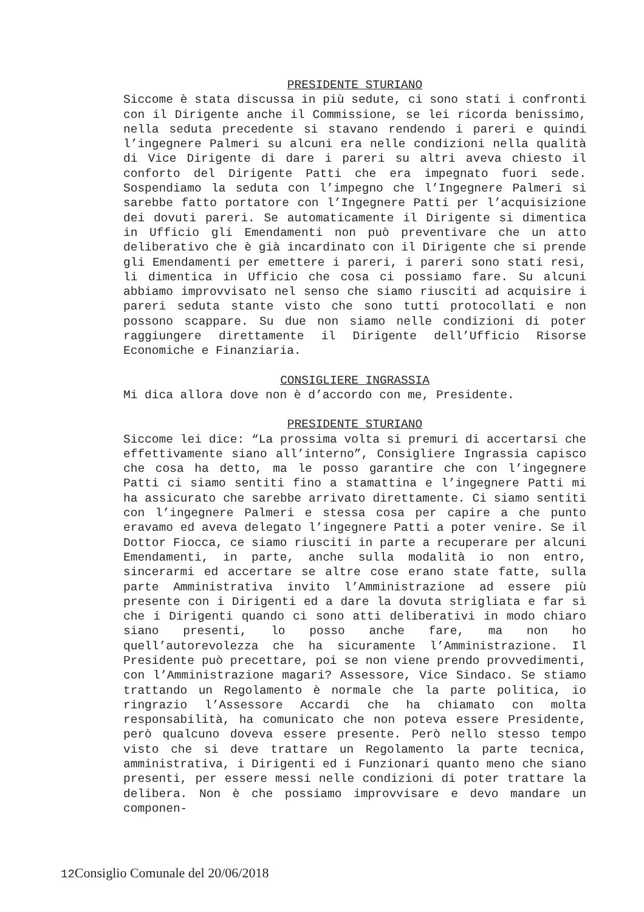PRESIDENTE STURIANO
Siccome è stata discussa in più sedute, ci sono stati i confronti con il Dirigente anche il Commissione, se lei ricorda benissimo, nella seduta precedente si stavano rendendo i pareri e quindi l’ingegnere Palmeri su alcuni era nelle condizioni nella qualità di Vice Dirigente di dare i pareri su altri aveva chiesto il conforto del Dirigente Patti che era impegnato fuori sede. Sospendiamo la seduta con l’impegno che l’Ingegnere Palmeri si sarebbe fatto portatore con l’Ingegnere Patti per l’acquisizione dei dovuti pareri. Se automaticamente il Dirigente si dimentica in Ufficio gli Emendamenti non può preventivare che un atto deliberativo che è già incardinato con il Dirigente che si prende gli Emendamenti per emettere i pareri, i pareri sono stati resi, li dimentica in Ufficio che cosa ci possiamo fare. Su alcuni abbiamo improvvisato nel senso che siamo riusciti ad acquisire i pareri seduta stante visto che sono tutti protocollati e non possono scappare. Su due non siamo nelle condizioni di poter raggiungere direttamente il Dirigente dell’Ufficio Risorse Economiche e Finanziaria.
CONSIGLIERE INGRASSIA
Mi dica allora dove non è d’accordo con me, Presidente.
PRESIDENTE STURIANO
Siccome lei dice: “La prossima volta si premuri di accertarsi che effettivamente siano all’interno”, Consigliere Ingrassia capisco che cosa ha detto, ma le posso garantire che con l’ingegnere Patti ci siamo sentiti fino a stamattina e l’ingegnere Patti mi ha assicurato che sarebbe arrivato direttamente. Ci siamo sentiti con l’ingegnere Palmeri e stessa cosa per capire a che punto eravamo ed aveva delegato l’ingegnere Patti a poter venire. Se il Dottor Fiocca, ce siamo riusciti in parte a recuperare per alcuni Emendamenti, in parte, anche sulla modalità io non entro, sincerarmi ed accertare se altre cose erano state fatte, sulla parte Amministrativa invito l’Amministrazione ad essere più presente con i Dirigenti ed a dare la dovuta strigliata e far sì che i Dirigenti quando ci sono atti deliberativi in modo chiaro siano presenti, lo posso anche fare, ma non ho quell’autorevolezza che ha sicuramente l’Amministrazione. Il Presidente può precettare, poi se non viene prendo provvedimenti, con l’Amministrazione magari? Assessore, Vice Sindaco. Se stiamo trattando un Regolamento è normale che la parte politica, io ringrazio l’Assessore Accardi che ha chiamato con molta responsabilità, ha comunicato che non poteva essere Presidente, però qualcuno doveva essere presente. Però nello stesso tempo visto che si deve trattare un Regolamento la parte tecnica, amministrativa, i Dirigenti ed i Funzionari quanto meno che siano presenti, per essere messi nelle condizioni di poter trattare la delibera. Non è che possiamo improvvisare e devo mandare un componen-
12 Consiglio Comunale del 20/06/2018